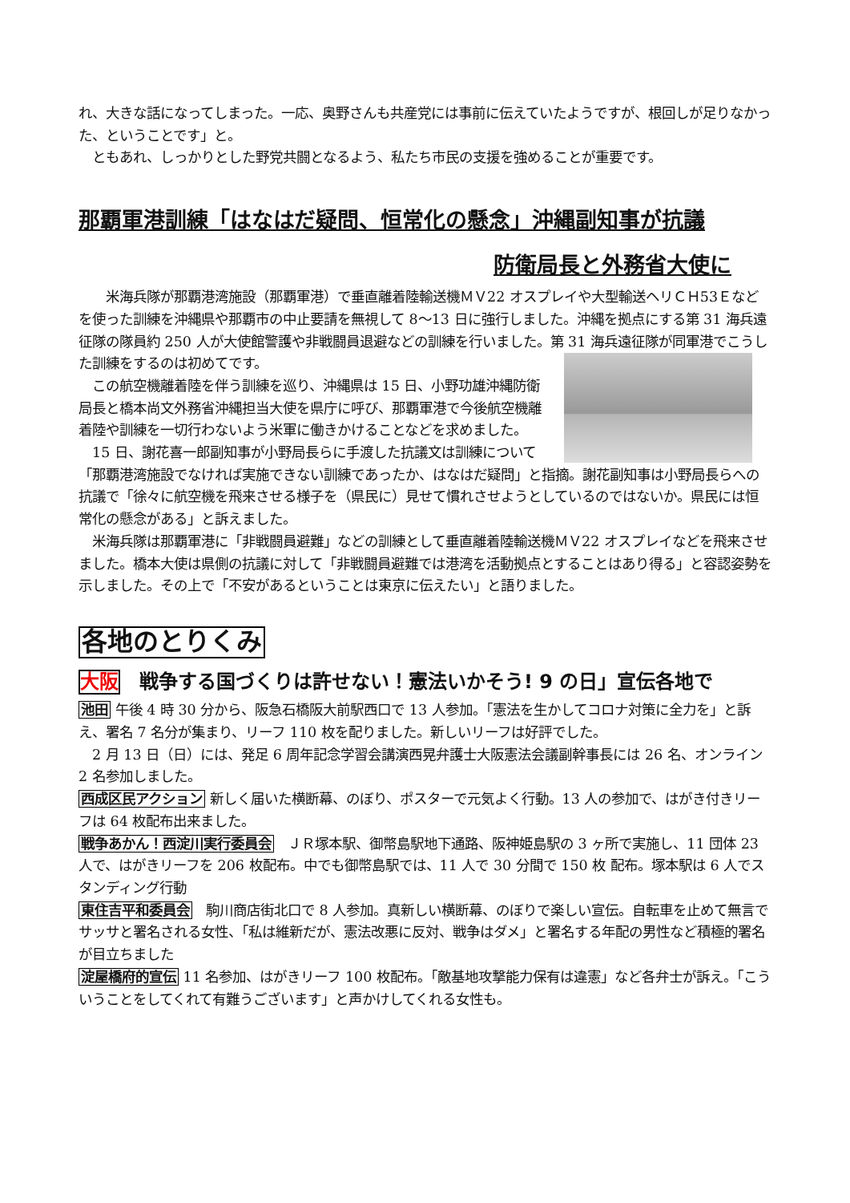れ、大きな話になってしまった。一応、奥野さんも共産党には事前に伝えていたようですが、根回しが足りなかった、ということです」と。
　ともあれ、しっかりとした野党共闘となるよう、私たち市民の支援を強めることが重要です。
那覇軍港訓練「はなはだ疑問、恒常化の懸念」沖縄副知事が抗議
防衛局長と外務省大使に
　　米海兵隊が那覇港湾施設（那覇軍港）で垂直離着陸輸送機ＭＶ22 オスプレイや大型輸送ヘリＣＨ53Ｅなどを使った訓練を沖縄県や那覇市の中止要請を無視して 8〜13 日に強行しました。沖縄を拠点にする第 31 海兵遠征隊の隊員約 250 人が大使館警護や非戦闘員退避などの訓練を行いました。 第 31 海兵遠征隊が同軍港でこうした訓練をするのは初めてです。
　この航空機離着陸を伴う訓練を巡り、沖縄県は 15 日、小野功雄沖縄防衛局長と橋本尚文外務省沖縄担当大使を県庁に呼び、那覇軍港で今後航空機離着陸や訓練を一切行わないよう米軍に働きかけることなどを求めました。
　15 日、謝花喜一郎副知事が小野局長らに手渡した抗議文は訓練について「那覇港湾施設でなければ実施できない訓練であったか、はなはだ疑問」と指摘。謝花副知事は小野局長らへの抗議で「徐々に航空機を飛来させる様子を（県民に）見せて慣れさせようとしているのではないか。県民には恒常化の懸念がある」と訴えました。
　米海兵隊は那覇軍港に「非戦闘員避難」などの訓練として垂直離着陸輸送機ＭＶ22 オスプレイなどを飛来させました。橋本大使は県側の抗議に対して「非戦闘員避難では港湾を活動拠点とすることはあり得る」と容認姿勢を示しました。その上で「不安があるということは東京に伝えたい」と語りました。
各地のとりくみ
大阪　戦争する国づくりは許せない！憲法いかそう! 9 の日」宣伝各地で
池田 午後 4 時 30 分から、阪急石橋阪大前駅西口で 13 人参加。「憲法を生かしてコロナ対策に全力を」と訴え、署名 7 名分が集まり、リーフ 110 枚を配りました。新しいリーフは好評でした。
　2 月 13 日（日）には、発足 6 周年記念学習会講演西晃弁護士大阪憲法会議副幹事長には 26 名、オンライン 2 名参加しました。
西成区民アクション 新しく届いた横断幕、のぼり、ポスターで元気よく行動。13 人の参加で、はがき付きリーフは 64 枚配布出来ました。
戦争あかん！西淀川実行委員会　ＪＲ塚本駅、御幣島駅地下通路、阪神姫島駅の 3 ヶ所で実施し、11 団体 23 人で、はがきリーフを 206 枚配布。中でも御幣島駅では、11 人で 30 分間で 150 枚 配布。塚本駅は 6 人でスタンディング行動
東住吉平和委員会　駒川商店街北口で 8 人参加。真新しい横断幕、のぼりで楽しい宣伝。自転車を止めて無言でサッサと署名される女性、「私は維新だが、憲法改悪に反対、戦争はダメ」と署名する年配の男性など積極的署名が目立ちました
淀屋橋府的宣伝 11 名参加、はがきリーフ 100 枚配布。「敵基地攻撃能力保有は違憲」など各弁士が訴え。「こういうことをしてくれて有難うございます」と声かけしてくれる女性も。